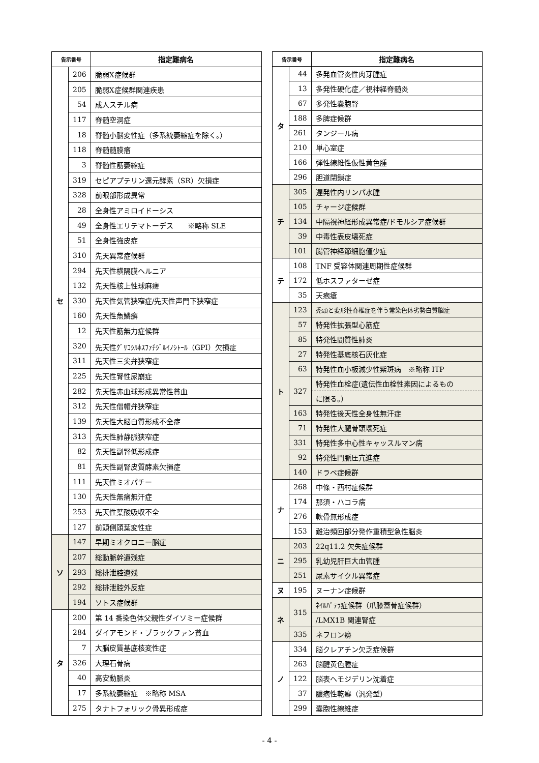| 告示番号 | | 指定難病名 |
| --- | --- | --- |
| セ | 206 | 脆弱X症候群 |
| | 205 | 脆弱X症候群関連疾患 |
| | 54 | 成人スチル病 |
| | 117 | 脊髄空洞症 |
| | 18 | 脊髄小脳変性症（多系統萎縮症を除く。） |
| | 118 | 脊髄髄膜瘤 |
| | 3 | 脊髄性筋萎縮症 |
| | 319 | セピアプテリン還元酵素（SR）欠損症 |
| | 328 | 前眼部形成異常 |
| | 28 | 全身性アミロイドーシス |
| | 49 | 全身性エリテマトーデス ※略称 SLE |
| | 51 | 全身性強皮症 |
| | 310 | 先天異常症候群 |
| | 294 | 先天性横隔膜ヘルニア |
| | 132 | 先天性核上性球麻痺 |
| | 330 | 先天性気管狭窄症/先天性声門下狭窄症 |
| | 160 | 先天性魚鱗癬 |
| | 12 | 先天性筋無力症候群 |
| | 320 | 先天性ｸﾞﾘｺｼﾙﾎｽﾌｧﾁｼﾞﾙｲﾉｼﾄｰﾙ（GPI）欠損症 |
| | 311 | 先天性三尖弁狭窄症 |
| | 225 | 先天性腎性尿崩症 |
| | 282 | 先天性赤血球形成異常性貧血 |
| | 312 | 先天性僧帽弁狭窄症 |
| | 139 | 先天性大脳白質形成不全症 |
| | 313 | 先天性肺静脈狭窄症 |
| | 82 | 先天性副腎低形成症 |
| | 81 | 先天性副腎皮質酵素欠損症 |
| | 111 | 先天性ミオパチー |
| | 130 | 先天性無痛無汗症 |
| | 253 | 先天性葉酸吸収不全 |
| | 127 | 前頭側頭葉変性症 |
| ソ | 147 | 早期ミオクロニー脳症 |
| | 207 | 総動脈幹遺残症 |
| | 293 | 総排泄腔遺残 |
| | 292 | 総排泄腔外反症 |
| | 194 | ソトス症候群 |
| タ | 200 | 第 14 番染色体父親性ダイソミー症候群 |
| | 284 | ダイアモンド・ブラックファン貧血 |
| | 7 | 大脳皮質基底核変性症 |
| | 326 | 大理石骨病 |
| | 40 | 高安動脈炎 |
| | 17 | 多系統萎縮症 ※略称 MSA |
| | 275 | タナトフォリック骨異形成症 |
| 告示番号 | | 指定難病名 |
| --- | --- | --- |
| タ | 44 | 多発血管炎性肉芽腫症 |
| | 13 | 多発性硬化症／視神経脊髄炎 |
| | 67 | 多発性嚢胞腎 |
| | 188 | 多脾症候群 |
| | 261 | タンジール病 |
| | 210 | 単心室症 |
| | 166 | 弾性線維性仮性黄色腫 |
| | 296 | 胆道閉鎖症 |
| チ | 305 | 遅発性内リンパ水腫 |
| | 105 | チャージ症候群 |
| | 134 | 中隔視神経形成異常症/ドモルシア症候群 |
| | 39 | 中毒性表皮壊死症 |
| | 101 | 腸管神経節細胞僅少症 |
| テ | 108 | TNF 受容体関連周期性症候群 |
| | 172 | 低ホスファターゼ症 |
| | 35 | 天疱瘡 |
| ト | 123 | 禿頭と変形性脊椎症を伴う常染色体劣勢白質脳症 |
| | 57 | 特発性拡張型心筋症 |
| | 85 | 特発性間質性肺炎 |
| | 27 | 特発性基底核石灰化症 |
| | 63 | 特発性血小板減少性紫斑病 ※略称 ITP |
| | 327 | 特発性血栓症(遺伝性血栓性素因によるもの |
| | | に限る。） |
| | 163 | 特発性後天性全身性無汗症 |
| | 71 | 特発性大腿骨頭壊死症 |
| | 331 | 特発性多中心性キャッスルマン病 |
| | 92 | 特発性門脈圧亢進症 |
| | 140 | ドラベ症候群 |
| ナ | 268 | 中條・西村症候群 |
| | 174 | 那須・ハコラ病 |
| | 276 | 軟骨無形成症 |
| | 153 | 難治頻回部分発作重積型急性脳炎 |
| ニ | 203 | 22q11.2 欠失症候群 |
| | 295 | 乳幼児肝巨大血管腫 |
| | 251 | 尿素サイクル異常症 |
| ヌ | 195 | ヌーナン症候群 |
| ネ | 315 | ﾈｲﾙﾊﾟﾃﾗ症候群（爪膝蓋骨症候群） |
| | | /LMX1B 関連腎症 |
| | 335 | ネフロン癆 |
| ノ | 334 | 脳クレアチン欠乏症候群 |
| | 263 | 脳腱黄色腫症 |
| | 122 | 脳表ヘモジデリン沈着症 |
| | 37 | 膿疱性乾癬（汎発型） |
| | 299 | 嚢胞性線維症 |
- 4 -